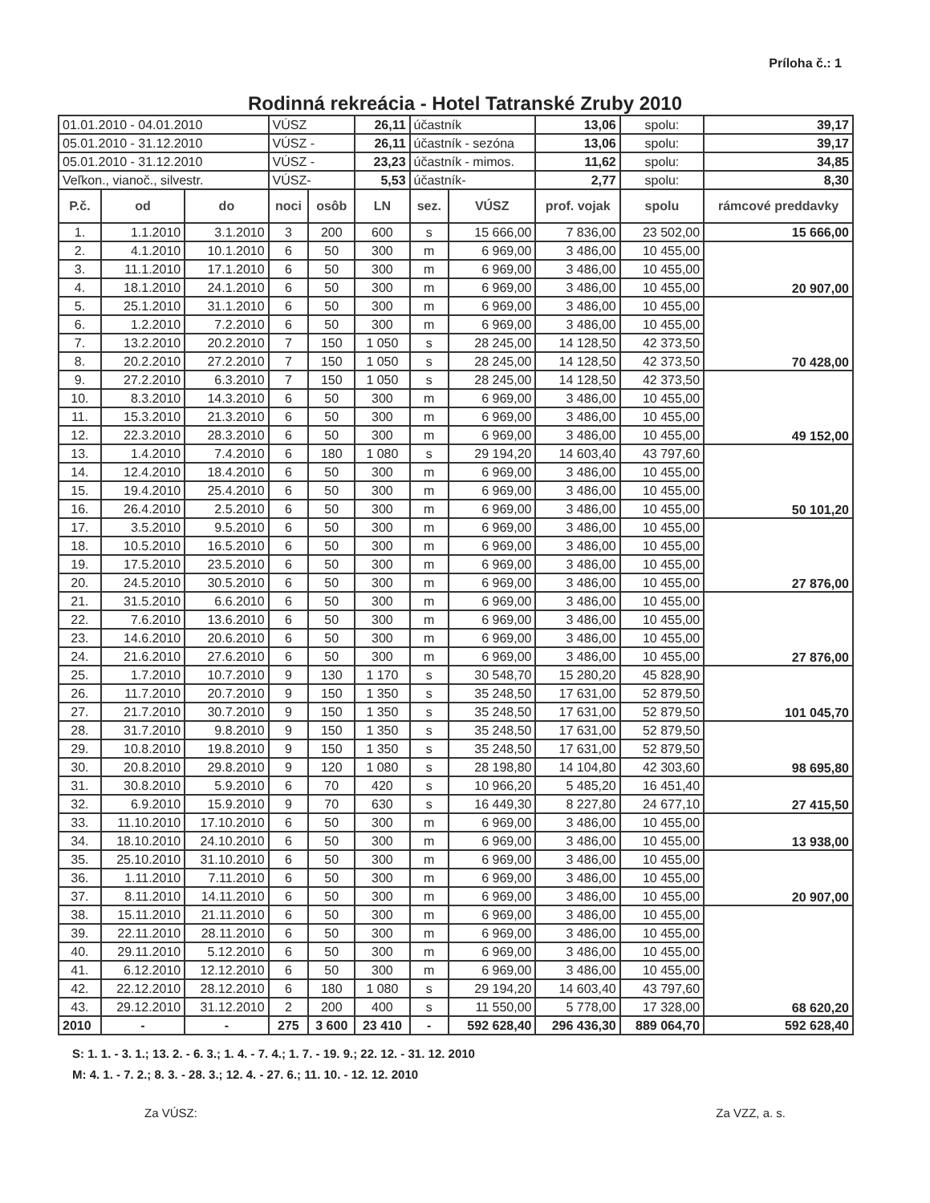Príloha č.: 1
Rodinná rekreácia - Hotel Tatranské Zruby 2010
| 01.01.2010 - 04.01.2010 | | | VÚSZ | | 26,11 | účastník | | 13,06 | spolu: | 39,17 |
| 05.01.2010 - 31.12.2010 | | | VÚSZ - | | 26,11 | účastník - sezóna | | 13,06 | spolu: | 39,17 |
| 05.01.2010 - 31.12.2010 | | | VÚSZ - | | 23,23 | účastník - mimos. | | 11,62 | spolu: | 34,85 |
| Veľkon., vianoč., silvestr. | | | VÚSZ- | | 5,53 | účastník- | | 2,77 | spolu: | 8,30 |
| P.č. | od | do | noci | osôb | LN | sez. | VÚSZ | prof. vojak | spolu | rámcové preddavky |
| 1. | 1.1.2010 | 3.1.2010 | 3 | 200 | 600 | s | 15 666,00 | 7 836,00 | 23 502,00 | 15 666,00 |
| 2. | 4.1.2010 | 10.1.2010 | 6 | 50 | 300 | m | 6 969,00 | 3 486,00 | 10 455,00 | 20 907,00 |
| 3. | 11.1.2010 | 17.1.2010 | 6 | 50 | 300 | m | 6 969,00 | 3 486,00 | 10 455,00 | |
| 4. | 18.1.2010 | 24.1.2010 | 6 | 50 | 300 | m | 6 969,00 | 3 486,00 | 10 455,00 | |
| 5. | 25.1.2010 | 31.1.2010 | 6 | 50 | 300 | m | 6 969,00 | 3 486,00 | 10 455,00 | 70 428,00 |
| 6. | 1.2.2010 | 7.2.2010 | 6 | 50 | 300 | m | 6 969,00 | 3 486,00 | 10 455,00 | |
| 7. | 13.2.2010 | 20.2.2010 | 7 | 150 | 1 050 | s | 28 245,00 | 14 128,50 | 42 373,50 | |
| 8. | 20.2.2010 | 27.2.2010 | 7 | 150 | 1 050 | s | 28 245,00 | 14 128,50 | 42 373,50 | |
| 9. | 27.2.2010 | 6.3.2010 | 7 | 150 | 1 050 | s | 28 245,00 | 14 128,50 | 42 373,50 | 49 152,00 |
| 10. | 8.3.2010 | 14.3.2010 | 6 | 50 | 300 | m | 6 969,00 | 3 486,00 | 10 455,00 | |
| 11. | 15.3.2010 | 21.3.2010 | 6 | 50 | 300 | m | 6 969,00 | 3 486,00 | 10 455,00 | |
| 12. | 22.3.2010 | 28.3.2010 | 6 | 50 | 300 | m | 6 969,00 | 3 486,00 | 10 455,00 | |
| 13. | 1.4.2010 | 7.4.2010 | 6 | 180 | 1 080 | s | 29 194,20 | 14 603,40 | 43 797,60 | 50 101,20 |
| 14. | 12.4.2010 | 18.4.2010 | 6 | 50 | 300 | m | 6 969,00 | 3 486,00 | 10 455,00 | |
| 15. | 19.4.2010 | 25.4.2010 | 6 | 50 | 300 | m | 6 969,00 | 3 486,00 | 10 455,00 | |
| 16. | 26.4.2010 | 2.5.2010 | 6 | 50 | 300 | m | 6 969,00 | 3 486,00 | 10 455,00 | |
| 17. | 3.5.2010 | 9.5.2010 | 6 | 50 | 300 | m | 6 969,00 | 3 486,00 | 10 455,00 | 27 876,00 |
| 18. | 10.5.2010 | 16.5.2010 | 6 | 50 | 300 | m | 6 969,00 | 3 486,00 | 10 455,00 | |
| 19. | 17.5.2010 | 23.5.2010 | 6 | 50 | 300 | m | 6 969,00 | 3 486,00 | 10 455,00 | |
| 20. | 24.5.2010 | 30.5.2010 | 6 | 50 | 300 | m | 6 969,00 | 3 486,00 | 10 455,00 | |
| 21. | 31.5.2010 | 6.6.2010 | 6 | 50 | 300 | m | 6 969,00 | 3 486,00 | 10 455,00 | 27 876,00 |
| 22. | 7.6.2010 | 13.6.2010 | 6 | 50 | 300 | m | 6 969,00 | 3 486,00 | 10 455,00 | |
| 23. | 14.6.2010 | 20.6.2010 | 6 | 50 | 300 | m | 6 969,00 | 3 486,00 | 10 455,00 | |
| 24. | 21.6.2010 | 27.6.2010 | 6 | 50 | 300 | m | 6 969,00 | 3 486,00 | 10 455,00 | |
| 25. | 1.7.2010 | 10.7.2010 | 9 | 130 | 1 170 | s | 30 548,70 | 15 280,20 | 45 828,90 | 101 045,70 |
| 26. | 11.7.2010 | 20.7.2010 | 9 | 150 | 1 350 | s | 35 248,50 | 17 631,00 | 52 879,50 | |
| 27. | 21.7.2010 | 30.7.2010 | 9 | 150 | 1 350 | s | 35 248,50 | 17 631,00 | 52 879,50 | |
| 28. | 31.7.2010 | 9.8.2010 | 9 | 150 | 1 350 | s | 35 248,50 | 17 631,00 | 52 879,50 | 98 695,80 |
| 29. | 10.8.2010 | 19.8.2010 | 9 | 150 | 1 350 | s | 35 248,50 | 17 631,00 | 52 879,50 | |
| 30. | 20.8.2010 | 29.8.2010 | 9 | 120 | 1 080 | s | 28 198,80 | 14 104,80 | 42 303,60 | |
| 31. | 30.8.2010 | 5.9.2010 | 6 | 70 | 420 | s | 10 966,20 | 5 485,20 | 16 451,40 | 27 415,50 |
| 32. | 6.9.2010 | 15.9.2010 | 9 | 70 | 630 | s | 16 449,30 | 8 227,80 | 24 677,10 | |
| 33. | 11.10.2010 | 17.10.2010 | 6 | 50 | 300 | m | 6 969,00 | 3 486,00 | 10 455,00 | 13 938,00 |
| 34. | 18.10.2010 | 24.10.2010 | 6 | 50 | 300 | m | 6 969,00 | 3 486,00 | 10 455,00 | |
| 35. | 25.10.2010 | 31.10.2010 | 6 | 50 | 300 | m | 6 969,00 | 3 486,00 | 10 455,00 | 20 907,00 |
| 36. | 1.11.2010 | 7.11.2010 | 6 | 50 | 300 | m | 6 969,00 | 3 486,00 | 10 455,00 | |
| 37. | 8.11.2010 | 14.11.2010 | 6 | 50 | 300 | m | 6 969,00 | 3 486,00 | 10 455,00 | |
| 38. | 15.11.2010 | 21.11.2010 | 6 | 50 | 300 | m | 6 969,00 | 3 486,00 | 10 455,00 | 68 620,20 |
| 39. | 22.11.2010 | 28.11.2010 | 6 | 50 | 300 | m | 6 969,00 | 3 486,00 | 10 455,00 | |
| 40. | 29.11.2010 | 5.12.2010 | 6 | 50 | 300 | m | 6 969,00 | 3 486,00 | 10 455,00 | |
| 41. | 6.12.2010 | 12.12.2010 | 6 | 50 | 300 | m | 6 969,00 | 3 486,00 | 10 455,00 | |
| 42. | 22.12.2010 | 28.12.2010 | 6 | 180 | 1 080 | s | 29 194,20 | 14 603,40 | 43 797,60 | |
| 43. | 29.12.2010 | 31.12.2010 | 2 | 200 | 400 | s | 11 550,00 | 5 778,00 | 17 328,00 | |
| 2010 | - | - | 275 | 3 600 | 23 410 | - | 592 628,40 | 296 436,30 | 889 064,70 | 592 628,40 |
S: 1. 1. - 3. 1.; 13. 2. - 6. 3.; 1. 4. - 7. 4.; 1. 7. - 19. 9.; 22. 12. - 31. 12. 2010
M: 4. 1. - 7. 2.; 8. 3. - 28. 3.; 12. 4. - 27. 6.; 11. 10. - 12. 12. 2010
Za VÚSZ: Za VZZ, a. s.